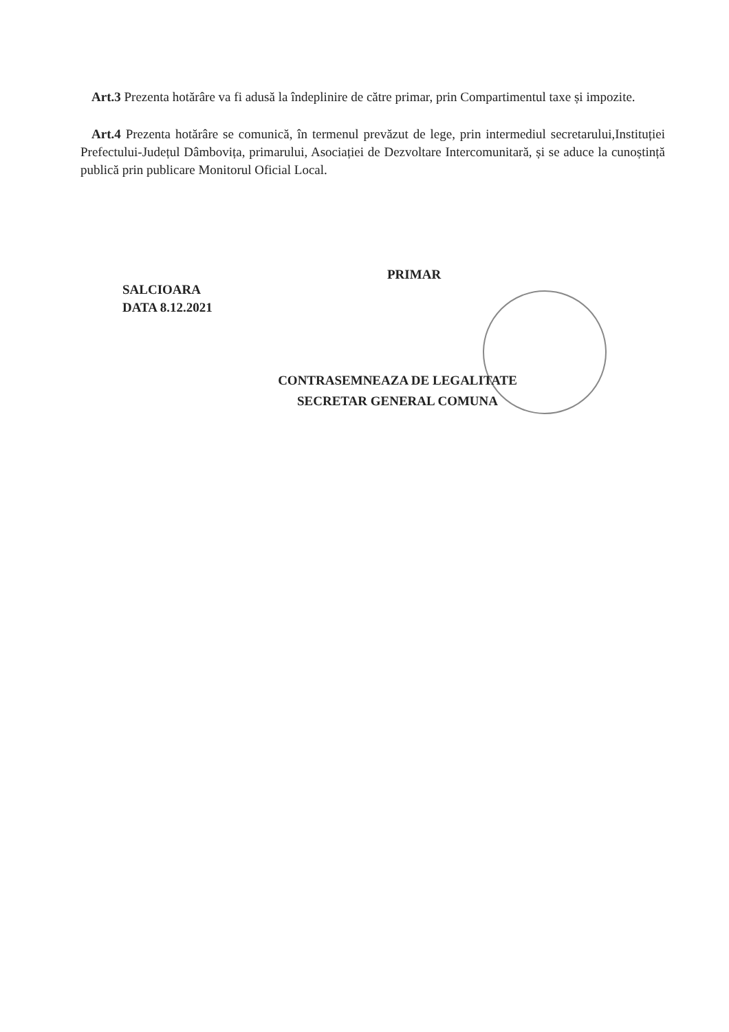Art.3 Prezenta hotărâre va fi adusă la îndeplinire de către primar, prin Compartimentul taxe și impozite.
Art.4 Prezenta hotărâre se comunică, în termenul prevăzut de lege, prin intermediul secretarului,Instituției Prefectului-Județul Dâmbovița, primarului, Asociației de Dezvoltare Intercomunitară, și se aduce la cunoștință publică prin publicare Monitorul Oficial Local.
PRIMAR
SALCIOARA
DATA 8.12.2021
CONTRASEMNEAZA DE LEGALITATE
SECRETAR GENERAL COMUNA